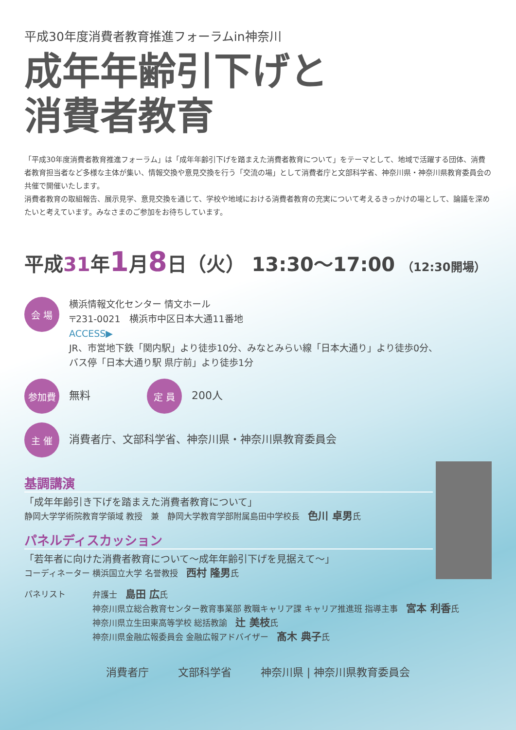平成30年度消費者教育推進フォーラムin神奈川
成年年齢引下げと
消費者教育
「平成30年度消費者教育推進フォーラム」は「成年年齢引下げを踏まえた消費者教育について」をテーマとして、地域で活躍する団体、消費者教育担当者など多様な主体が集い、情報交換や意見交換を行う「交流の場」として消費者庁と文部科学省、神奈川県・神奈川県教育委員会の共催で開催いたします。
消費者教育の取組報告、展示見学、意見交換を通じて、学校や地域における消費者教育の充実について考えるきっかけの場として、論議を深めたいと考えています。みなさまのご参加をお待ちしています。
平成31年1月8日（火） 13:30～17:00 （12:30開場）
会 場
横浜情報文化センター 情文ホール
〒231-0021　横浜市中区日本大通11番地
ACCESS▶
JR、市営地下鉄「関内駅」より徒歩10分、みなとみらい線「日本大通り」より徒歩0分、
バス停「日本大通り駅 県庁前」より徒歩1分
参加費
無料
定 員
200人
主 催
消費者庁、文部科学省、神奈川県・神奈川県教育委員会
基調講演
「成年年齢引き下げを踏まえた消費者教育について」
静岡大学学術院教育学領域 教授　兼　静岡大学教育学部附属島田中学校長　色川 卓男氏
パネルディスカッション
「若年者に向けた消費者教育について～成年年齢引下げを見据えて～」
コーディネーター 横浜国立大学 名誉教授　西村 隆男氏
パネリスト 弁護士　島田 広氏
神奈川県立総合教育センター教育事業部 教職キャリア課 キャリア推進班 指導主事　宮本 利香氏
神奈川県立生田東高等学校 総括教諭　辻 美枝氏
神奈川県金融広報委員会 金融広報アドバイザー　髙木 典子氏
消費者庁 文部科学省 神奈川県 | 神奈川県教育委員会